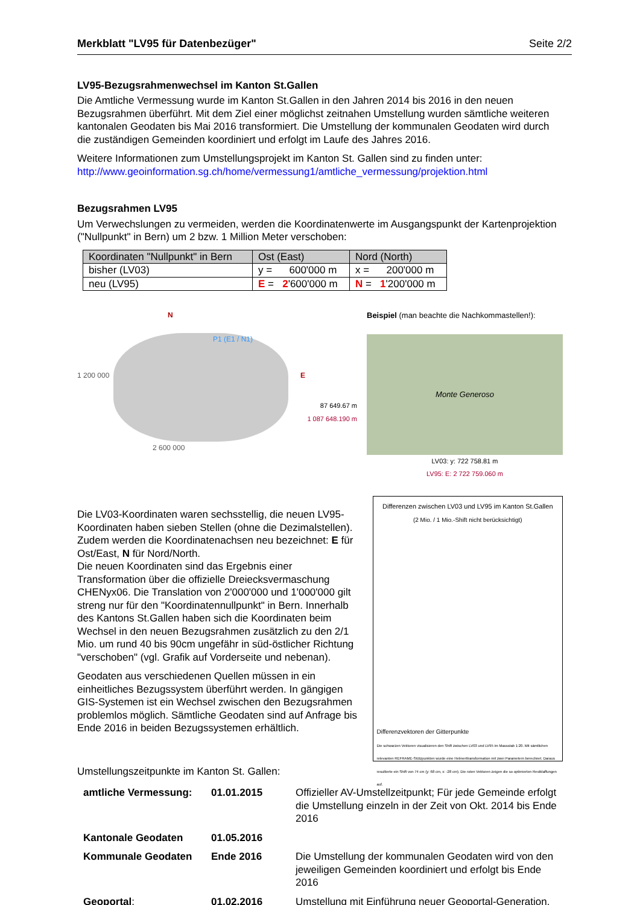Merkblatt "LV95 für Datenbezüger" Seite 2/2
LV95-Bezugsrahmenwechsel im Kanton St.Gallen
Die Amtliche Vermessung wurde im Kanton St.Gallen in den Jahren 2014 bis 2016 in den neuen Bezugsrahmen überführt. Mit dem Ziel einer möglichst zeitnahen Umstellung wurden sämtliche weiteren kantonalen Geodaten bis Mai 2016 transformiert. Die Umstellung der kommunalen Geodaten wird durch die zuständigen Gemeinden koordiniert und erfolgt im Laufe des Jahres 2016.
Weitere Informationen zum Umstellungsprojekt im Kanton St. Gallen sind zu finden unter: http://www.geoinformation.sg.ch/home/vermessung1/amtliche_vermessung/projektion.html
Bezugsrahmen LV95
Um Verwechslungen zu vermeiden, werden die Koordinatenwerte im Ausgangspunkt der Kartenprojektion ("Nullpunkt" in Bern) um 2 bzw. 1 Million Meter verschoben:
| Koordinaten "Nullpunkt" in Bern | Ost (East) | Nord (North) |
| --- | --- | --- |
| bisher (LV03) | y = 600'000 m | x = 200'000 m |
| neu (LV95) | E = 2 '600'000 m | N = 1 '200'000 m |
N
1 200 000 E
P1 (E1 / N1)
2 600 000
87 649.67 m
1 087 648.190 m
Beispiel (man beachte die Nachkommastellen!):
Monte Generoso
LV03: y: 722 758.81 m
LV95: E: 2 722 759.060 m
Die LV03-Koordinaten waren sechsstellig, die neuen LV95-Koordinaten haben sieben Stellen (ohne die Dezimalstellen). Zudem werden die Koordinatenachsen neu bezeichnet: E für Ost/East, N für Nord/North.
Die neuen Koordinaten sind das Ergebnis einer Transformation über die offizielle Dreiecksvermaschung CHENyx06. Die Translation von 2'000'000 und 1'000'000 gilt streng nur für den "Koordinatennullpunkt" in Bern. Innerhalb des Kantons St.Gallen haben sich die Koordinaten beim Wechsel in den neuen Bezugsrahmen zusätzlich zu den 2/1 Mio. um rund 40 bis 90cm ungefähr in süd-östlicher Richtung "verschoben" (vgl. Grafik auf Vorderseite und nebenan).
Geodaten aus verschiedenen Quellen müssen in ein einheitliches Bezugssystem überführt werden. In gängigen GIS-Systemen ist ein Wechsel zwischen den Bezugsrahmen problemlos möglich. Sämtliche Geodaten sind auf Anfrage bis Ende 2016 in beiden Bezugssystemen erhältlich.
Umstellungszeitpunkte im Kanton St. Gallen:
Differenzen zwischen LV03 und LV95 im Kanton St.Gallen
(2 Mio. / 1 Mio.-Shift nicht berücksichtigt)
Differenzvektoren der Gitterpunkte
Die schwarzen Vektoren visualisieren den Shift zwischen LV03 und LV95 im Massstab 1:20. Mit sämtlichen relevanten REFRAME-Stützpunkten wurde eine Helmerttransformation mit zwei Parametern berechnet. Daraus resultierte ein Shift von 74 cm (y: 68 cm, x: -28 cm). Die roten Vektoren zeigen die so optimierten Restklaffungen auf.
| amtliche Vermessung: | 01.01.2015 | Offizieller AV-Umstellzeitpunkt; Für jede Gemeinde erfolgt die Umstellung einzeln in der Zeit von Okt. 2014 bis Ende 2016 |
| Kantonale Geodaten | 01.05.2016 | |
| Kommunale Geodaten | Ende 2016 | Die Umstellung der kommunalen Geodaten wird von den jeweiligen Gemeinden koordiniert und erfolgt bis Ende 2016 |
| Geoportal : | 01.02.2016 | Umstellung mit Einführung neuer Geoportal-Generation. |